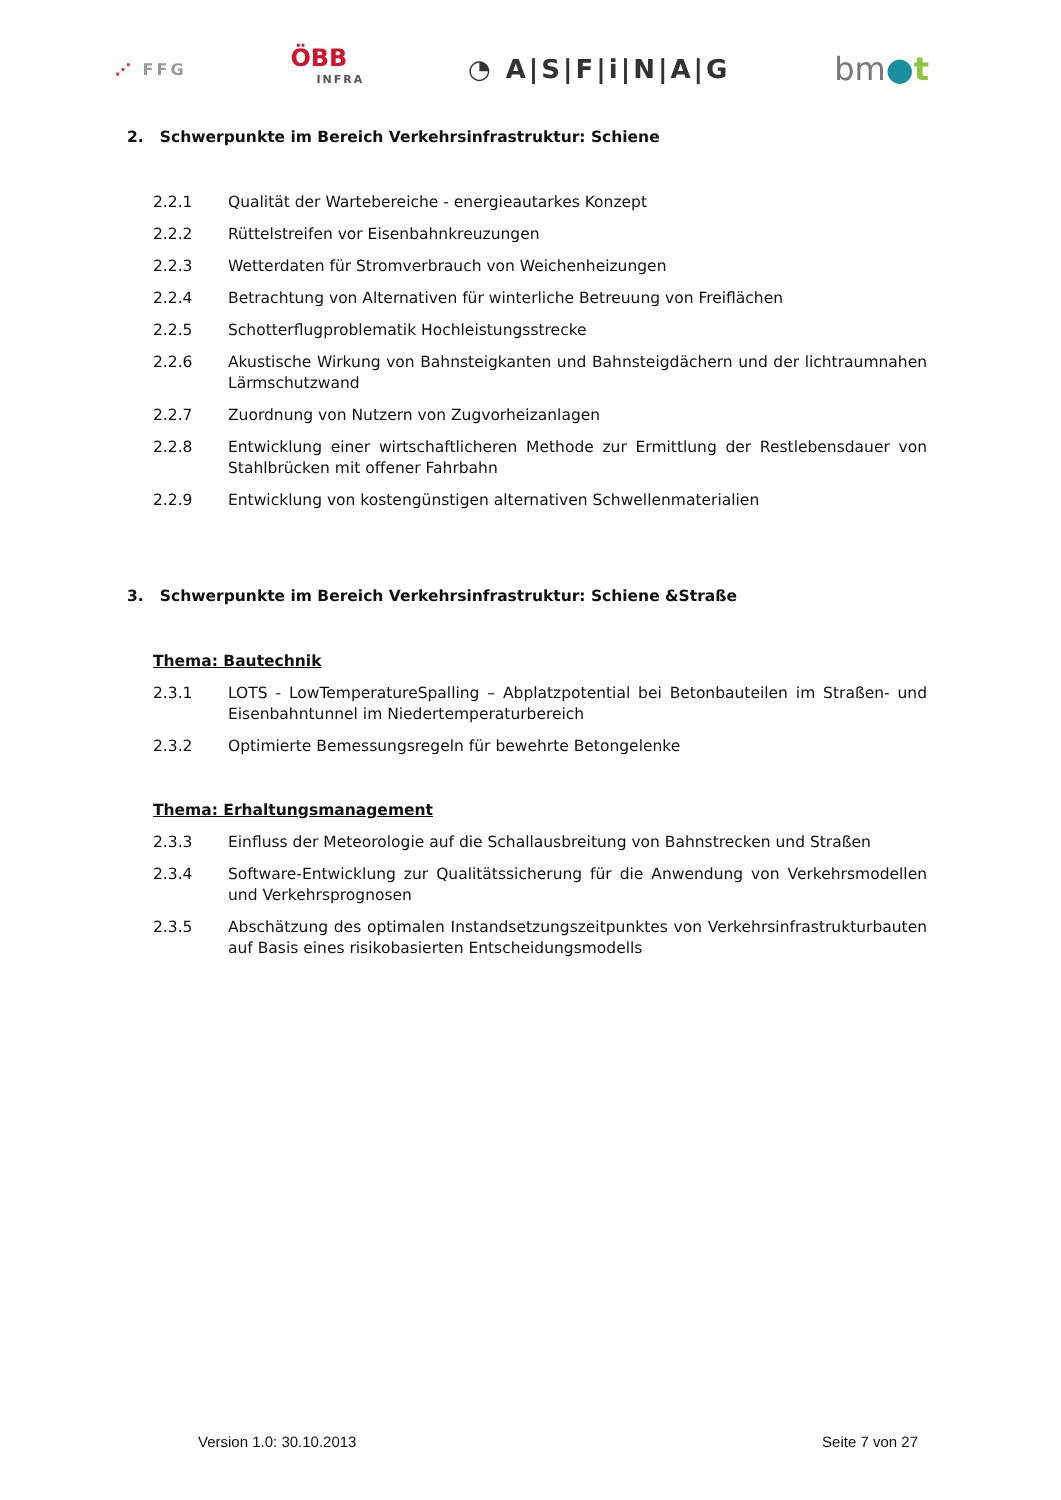⋰ FFG
ÖBB
INFRA
◔ A|S|F|i|N|A|G
bm●t
2. Schwerpunkte im Bereich Verkehrsinfrastruktur: Schiene
2.2.1 Qualität der Wartebereiche - energieautarkes Konzept
2.2.2 Rüttelstreifen vor Eisenbahnkreuzungen
2.2.3 Wetterdaten für Stromverbrauch von Weichenheizungen
2.2.4 Betrachtung von Alternativen für winterliche Betreuung von Freiflächen
2.2.5 Schotterflugproblematik Hochleistungsstrecke
2.2.6 Akustische Wirkung von Bahnsteigkanten und Bahnsteigdächern und der lichtraumnahen Lärmschutzwand
2.2.7 Zuordnung von Nutzern von Zugvorheizanlagen
2.2.8 Entwicklung einer wirtschaftlicheren Methode zur Ermittlung der Restlebensdauer von Stahlbrücken mit offener Fahrbahn
2.2.9 Entwicklung von kostengünstigen alternativen Schwellenmaterialien
3. Schwerpunkte im Bereich Verkehrsinfrastruktur: Schiene &Straße
Thema: Bautechnik
2.3.1 LOTS - LowTemperatureSpalling – Abplatzpotential bei Betonbauteilen im Straßen- und Eisenbahntunnel im Niedertemperaturbereich
2.3.2 Optimierte Bemessungsregeln für bewehrte Betongelenke
Thema: Erhaltungsmanagement
2.3.3 Einfluss der Meteorologie auf die Schallausbreitung von Bahnstrecken und Straßen
2.3.4 Software-Entwicklung zur Qualitätssicherung für die Anwendung von Verkehrsmodellen und Verkehrsprognosen
2.3.5 Abschätzung des optimalen Instandsetzungszeitpunktes von Verkehrsinfrastrukturbauten auf Basis eines risikobasierten Entscheidungsmodells
Version 1.0: 30.10.2013 Seite 7 von 27